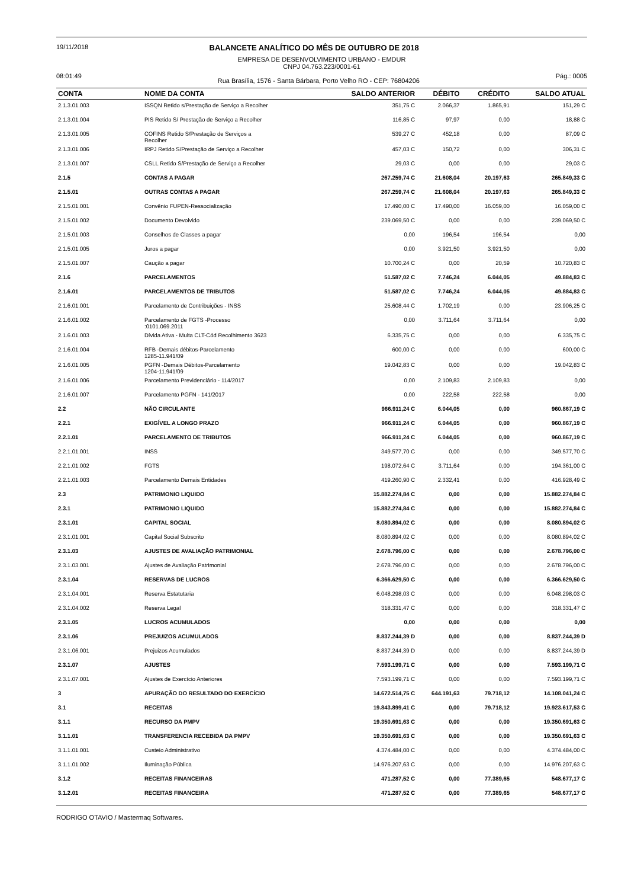19/11/2018 BALANCETE ANALÍTICO DO MÊS DE OUTUBRO DE 2018
EMPRESA DE DESENVOLVIMENTO URBANO - EMDUR
CNPJ 04.763.223/0001-61
08:01:49 Rua Brasília, 1576 - Santa Bárbara, Porto Velho RO - CEP: 76804206 Pág.: 0005
| CONTA | NOME DA CONTA | SALDO ANTERIOR | DÉBITO | CRÉDITO | SALDO ATUAL |
| --- | --- | --- | --- | --- | --- |
| 2.1.3.01.003 | ISSQN Retido s/Prestação de Serviço a Recolher | 351,75 C | 2.066,37 | 1.865,91 | 151,29 C |
| 2.1.3.01.004 | PIS Retido S/ Prestação de Serviço a Recolher | 116,85 C | 97,97 | 0,00 | 18,88 C |
| 2.1.3.01.005 | COFINS Retido S/Prestação de Serviços a Recolher | 539,27 C | 452,18 | 0,00 | 87,09 C |
| 2.1.3.01.006 | IRPJ Retido S/Prestação de Serviço a Recolher | 457,03 C | 150,72 | 0,00 | 306,31 C |
| 2.1.3.01.007 | CSLL Retido S/Prestação de Serviço a Recolher | 29,03 C | 0,00 | 0,00 | 29,03 C |
| 2.1.5 | CONTAS A PAGAR | 267.259,74 C | 21.608,04 | 20.197,63 | 265.849,33 C |
| 2.1.5.01 | OUTRAS CONTAS A PAGAR | 267.259,74 C | 21.608,04 | 20.197,63 | 265.849,33 C |
| 2.1.5.01.001 | Convênio FUPEN-Ressocialização | 17.490,00 C | 17.490,00 | 16.059,00 | 16.059,00 C |
| 2.1.5.01.002 | Documento Devolvido | 239.069,50 C | 0,00 | 0,00 | 239.069,50 C |
| 2.1.5.01.003 | Conselhos de Classes a pagar | 0,00 | 196,54 | 196,54 | 0,00 |
| 2.1.5.01.005 | Juros a pagar | 0,00 | 3.921,50 | 3.921,50 | 0,00 |
| 2.1.5.01.007 | Caução a pagar | 10.700,24 C | 0,00 | 20,59 | 10.720,83 C |
| 2.1.6 | PARCELAMENTOS | 51.587,02 C | 7.746,24 | 6.044,05 | 49.884,83 C |
| 2.1.6.01 | PARCELAMENTOS DE TRIBUTOS | 51.587,02 C | 7.746,24 | 6.044,05 | 49.884,83 C |
| 2.1.6.01.001 | Parcelamento de Contribuições - INSS | 25.608,44 C | 1.702,19 | 0,00 | 23.906,25 C |
| 2.1.6.01.002 | Parcelamento de FGTS -Processo :0101.069.2011 | 0,00 | 3.711,64 | 3.711,64 | 0,00 |
| 2.1.6.01.003 | Dívida Ativa - Multa CLT-Cód Recolhimento 3623 | 6.335,75 C | 0,00 | 0,00 | 6.335,75 C |
| 2.1.6.01.004 | RFB -Demais débitos-Parcelamento 1285-11.941/09 | 600,00 C | 0,00 | 0,00 | 600,00 C |
| 2.1.6.01.005 | PGFN -Demais Débitos-Parcelamento 1204-11.941/09 | 19.042,83 C | 0,00 | 0,00 | 19.042,83 C |
| 2.1.6.01.006 | Parcelamento Previdenciário - 114/2017 | 0,00 | 2.109,83 | 2.109,83 | 0,00 |
| 2.1.6.01.007 | Parcelamento PGFN - 141/2017 | 0,00 | 222,58 | 222,58 | 0,00 |
| 2.2 | NÃO CIRCULANTE | 966.911,24 C | 6.044,05 | 0,00 | 960.867,19 C |
| 2.2.1 | EXIGÍVEL A LONGO PRAZO | 966.911,24 C | 6.044,05 | 0,00 | 960.867,19 C |
| 2.2.1.01 | PARCELAMENTO DE TRIBUTOS | 966.911,24 C | 6.044,05 | 0,00 | 960.867,19 C |
| 2.2.1.01.001 | INSS | 349.577,70 C | 0,00 | 0,00 | 349.577,70 C |
| 2.2.1.01.002 | FGTS | 198.072,64 C | 3.711,64 | 0,00 | 194.361,00 C |
| 2.2.1.01.003 | Parcelamento Demais Entidades | 419.260,90 C | 2.332,41 | 0,00 | 416.928,49 C |
| 2.3 | PATRIMONIO LIQUIDO | 15.882.274,84 C | 0,00 | 0,00 | 15.882.274,84 C |
| 2.3.1 | PATRIMONIO LIQUIDO | 15.882.274,84 C | 0,00 | 0,00 | 15.882.274,84 C |
| 2.3.1.01 | CAPITAL SOCIAL | 8.080.894,02 C | 0,00 | 0,00 | 8.080.894,02 C |
| 2.3.1.01.001 | Capital Social Subscrito | 8.080.894,02 C | 0,00 | 0,00 | 8.080.894,02 C |
| 2.3.1.03 | AJUSTES DE AVALIAÇÃO PATRIMONIAL | 2.678.796,00 C | 0,00 | 0,00 | 2.678.796,00 C |
| 2.3.1.03.001 | Ajustes de Avaliação Patrimonial | 2.678.796,00 C | 0,00 | 0,00 | 2.678.796,00 C |
| 2.3.1.04 | RESERVAS DE LUCROS | 6.366.629,50 C | 0,00 | 0,00 | 6.366.629,50 C |
| 2.3.1.04.001 | Reserva Estatutaria | 6.048.298,03 C | 0,00 | 0,00 | 6.048.298,03 C |
| 2.3.1.04.002 | Reserva Legal | 318.331,47 C | 0,00 | 0,00 | 318.331,47 C |
| 2.3.1.05 | LUCROS ACUMULADOS | 0,00 | 0,00 | 0,00 | 0,00 |
| 2.3.1.06 | PREJUIZOS ACUMULADOS | 8.837.244,39 D | 0,00 | 0,00 | 8.837.244,39 D |
| 2.3.1.06.001 | Prejuizos Acumulados | 8.837.244,39 D | 0,00 | 0,00 | 8.837.244,39 D |
| 2.3.1.07 | AJUSTES | 7.593.199,71 C | 0,00 | 0,00 | 7.593.199,71 C |
| 2.3.1.07.001 | Ajustes de Exercício Anteriores | 7.593.199,71 C | 0,00 | 0,00 | 7.593.199,71 C |
| 3 | APURAÇÃO DO RESULTADO DO EXERCÍCIO | 14.672.514,75 C | 644.191,63 | 79.718,12 | 14.108.041,24 C |
| 3.1 | RECEITAS | 19.843.899,41 C | 0,00 | 79.718,12 | 19.923.617,53 C |
| 3.1.1 | RECURSO DA PMPV | 19.350.691,63 C | 0,00 | 0,00 | 19.350.691,63 C |
| 3.1.1.01 | TRANSFERENCIA RECEBIDA DA PMPV | 19.350.691,63 C | 0,00 | 0,00 | 19.350.691,63 C |
| 3.1.1.01.001 | Custeio Administrativo | 4.374.484,00 C | 0,00 | 0,00 | 4.374.484,00 C |
| 3.1.1.01.002 | Iluminação Pública | 14.976.207,63 C | 0,00 | 0,00 | 14.976.207,63 C |
| 3.1.2 | RECEITAS FINANCEIRAS | 471.287,52 C | 0,00 | 77.389,65 | 548.677,17 C |
| 3.1.2.01 | RECEITAS FINANCEIRA | 471.287,52 C | 0,00 | 77.389,65 | 548.677,17 C |
RODRIGO OTAVIO / Mastermaq Softwares.